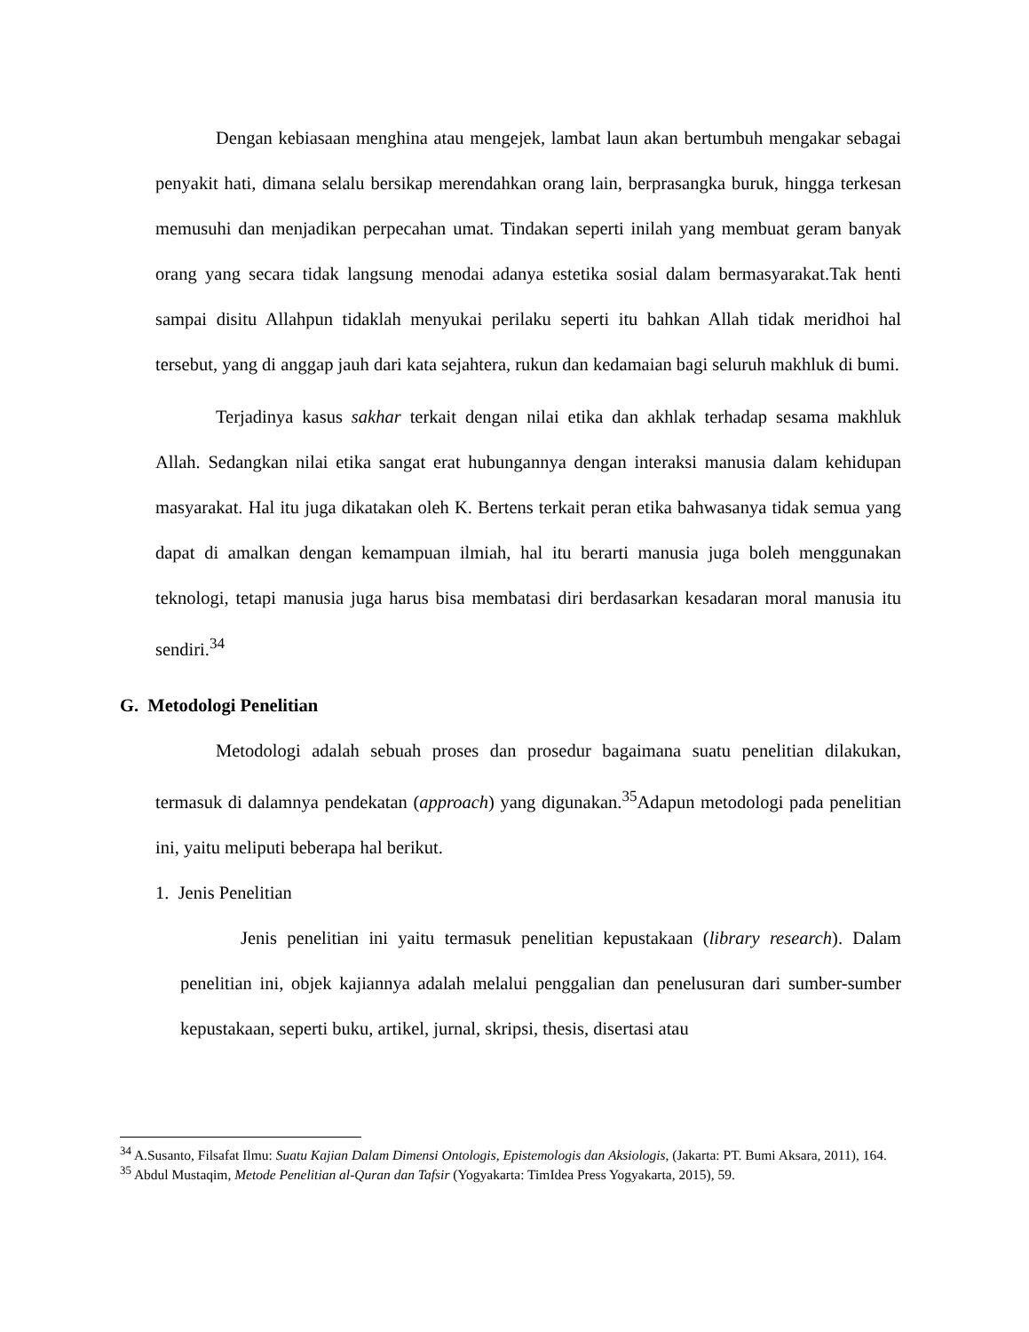Dengan kebiasaan menghina atau mengejek, lambat laun akan bertumbuh mengakar sebagai penyakit hati, dimana selalu bersikap merendahkan orang lain, berprasangka buruk, hingga terkesan memusuhi dan menjadikan perpecahan umat. Tindakan seperti inilah yang membuat geram banyak orang yang secara tidak langsung menodai adanya estetika sosial dalam bermasyarakat.Tak henti sampai disitu Allahpun tidaklah menyukai perilaku seperti itu bahkan Allah tidak meridhoi hal tersebut, yang di anggap jauh dari kata sejahtera, rukun dan kedamaian bagi seluruh makhluk di bumi.
Terjadinya kasus sakhar terkait dengan nilai etika dan akhlak terhadap sesama makhluk Allah. Sedangkan nilai etika sangat erat hubungannya dengan interaksi manusia dalam kehidupan masyarakat. Hal itu juga dikatakan oleh K. Bertens terkait peran etika bahwasanya tidak semua yang dapat di amalkan dengan kemampuan ilmiah, hal itu berarti manusia juga boleh menggunakan teknologi, tetapi manusia juga harus bisa membatasi diri berdasarkan kesadaran moral manusia itu sendiri.<sup>34</sup>
G. Metodologi Penelitian
Metodologi adalah sebuah proses dan prosedur bagaimana suatu penelitian dilakukan, termasuk di dalamnya pendekatan (approach) yang digunakan.<sup>35</sup>Adapun metodologi pada penelitian ini, yaitu meliputi beberapa hal berikut.
1. Jenis Penelitian
Jenis penelitian ini yaitu termasuk penelitian kepustakaan (library research). Dalam penelitian ini, objek kajiannya adalah melalui penggalian dan penelusuran dari sumber-sumber kepustakaan, seperti buku, artikel, jurnal, skripsi, thesis, disertasi atau
<sup>34</sup> A.Susanto, Filsafat Ilmu: Suatu Kajian Dalam Dimensi Ontologis, Epistemologis dan Aksiologis, (Jakarta: PT. Bumi Aksara, 2011), 164.
<sup>35</sup> Abdul Mustaqim, Metode Penelitian al-Quran dan Tafsir (Yogyakarta: TimIdea Press Yogyakarta, 2015), 59.